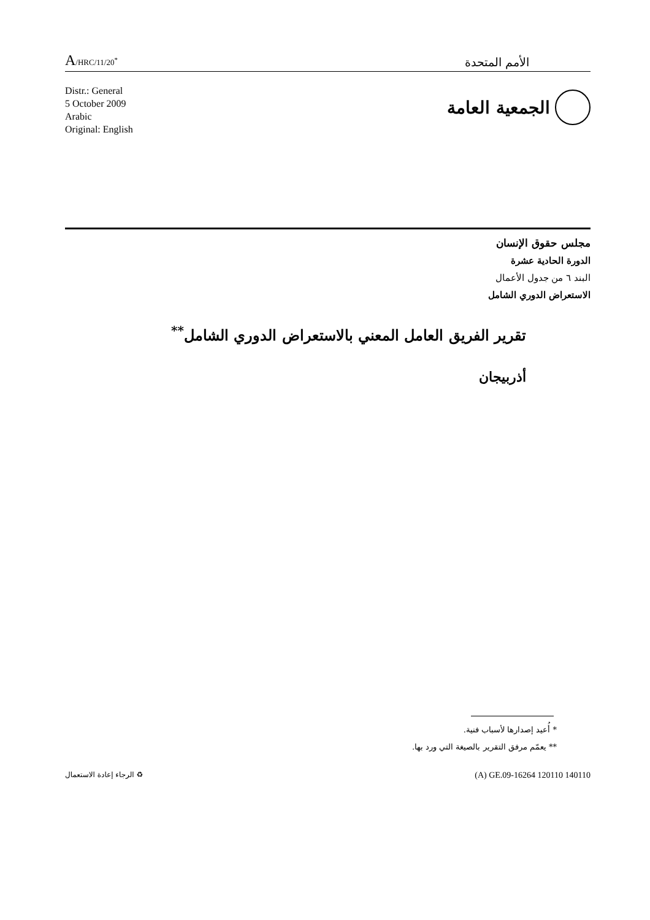A/HRC/11/20<sup>*</sup>
الأمم المتحدة
Distr.: General
5 October 2009
Arabic
Original: English
الجمعية العامة
مجلس حقوق الإنسان
الدورة الحادية عشرة
البند ٦ من جدول الأعمال
الاستعراض الدوري الشامل
تقرير الفريق العامل المعني بالاستعراض الدوري الشامل<sup>**</sup>
أذربيجان
* أُعيد إصدارها لأسباب فنية.
** يعمّم مرفق التقرير بالصيغة التي ورد بها.
♻ الرجاء إعادة الاستعمال
(A) GE.09-16264 120110 140110